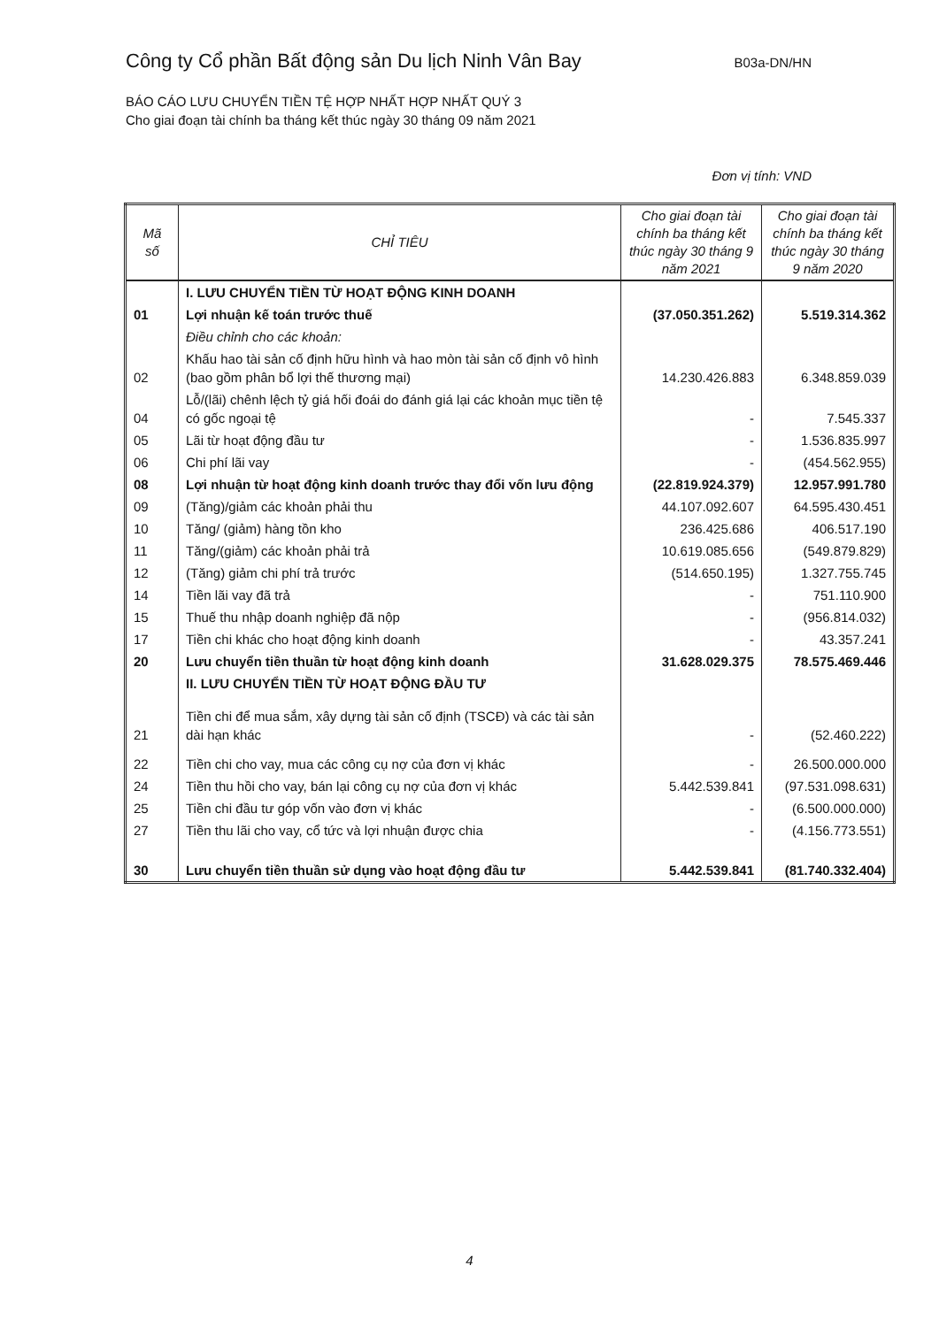Công ty Cổ phần Bất động sản Du lịch Ninh Vân Bay B03a-DN/HN
BÁO CÁO LƯU CHUYỂN TIỀN TỆ HỢP NHẤT HỢP NHẤT QUÝ 3
Cho giai đoạn tài chính ba tháng kết thúc ngày 30 tháng 09 năm 2021
Đơn vị tính: VND
| Mã số | CHỈ TIÊU | Cho giai đoạn tài chính ba tháng kết thúc ngày 30 tháng 9 năm 2021 | Cho giai đoạn tài chính ba tháng kết thúc ngày 30 tháng 9 năm 2020 |
| --- | --- | --- | --- |
| | I. LƯU CHUYỂN TIỀN TỪ HOẠT ĐỘNG KINH DOANH | | |
| 01 | Lợi nhuận kế toán trước thuế | (37.050.351.262) | 5.519.314.362 |
| | Điều chỉnh cho các khoản: | | |
| 02 | Khấu hao tài sản cố định hữu hình và hao mòn tài sản cố định vô hình (bao gồm phân bổ lợi thế thương mại) | 14.230.426.883 | 6.348.859.039 |
| 04 | Lỗ/(lãi) chênh lệch tỷ giá hối đoái do đánh giá lại các khoản mục tiền tệ có gốc ngoại tệ | - | 7.545.337 |
| 05 | Lãi từ hoạt động đầu tư | - | 1.536.835.997 |
| 06 | Chi phí lãi vay | - | (454.562.955) |
| 08 | Lợi nhuận từ hoạt động kinh doanh trước thay đổi vốn lưu động | (22.819.924.379) | 12.957.991.780 |
| 09 | (Tăng)/giảm các khoản phải thu | 44.107.092.607 | 64.595.430.451 |
| 10 | Tăng/ (giảm) hàng tồn kho | 236.425.686 | 406.517.190 |
| 11 | Tăng/(giảm) các khoản phải trả | 10.619.085.656 | (549.879.829) |
| 12 | (Tăng) giảm chi phí trả trước | (514.650.195) | 1.327.755.745 |
| 14 | Tiền lãi vay đã trả | - | 751.110.900 |
| 15 | Thuế thu nhập doanh nghiệp đã nộp | - | (956.814.032) |
| 17 | Tiền chi khác cho hoạt động kinh doanh | - | 43.357.241 |
| 20 | Lưu chuyển tiền thuần từ hoạt động kinh doanh | 31.628.029.375 | 78.575.469.446 |
| | II. LƯU CHUYỂN TIỀN TỪ HOẠT ĐỘNG ĐẦU TƯ | | |
| 21 | Tiền chi để mua sắm, xây dựng tài sản cố định (TSCĐ) và các tài sản dài hạn khác | - | (52.460.222) |
| 22 | Tiền chi cho vay, mua các công cụ nợ của đơn vị khác | - | 26.500.000.000 |
| 24 | Tiền thu hồi cho vay, bán lại công cụ nợ của đơn vị khác | 5.442.539.841 | (97.531.098.631) |
| 25 | Tiền chi đầu tư góp vốn vào đơn vị khác | - | (6.500.000.000) |
| 27 | Tiền thu lãi cho vay, cổ tức và lợi nhuận được chia | - | (4.156.773.551) |
| 30 | Lưu chuyển tiền thuần sử dụng vào hoạt động đầu tư | 5.442.539.841 | (81.740.332.404) |
4